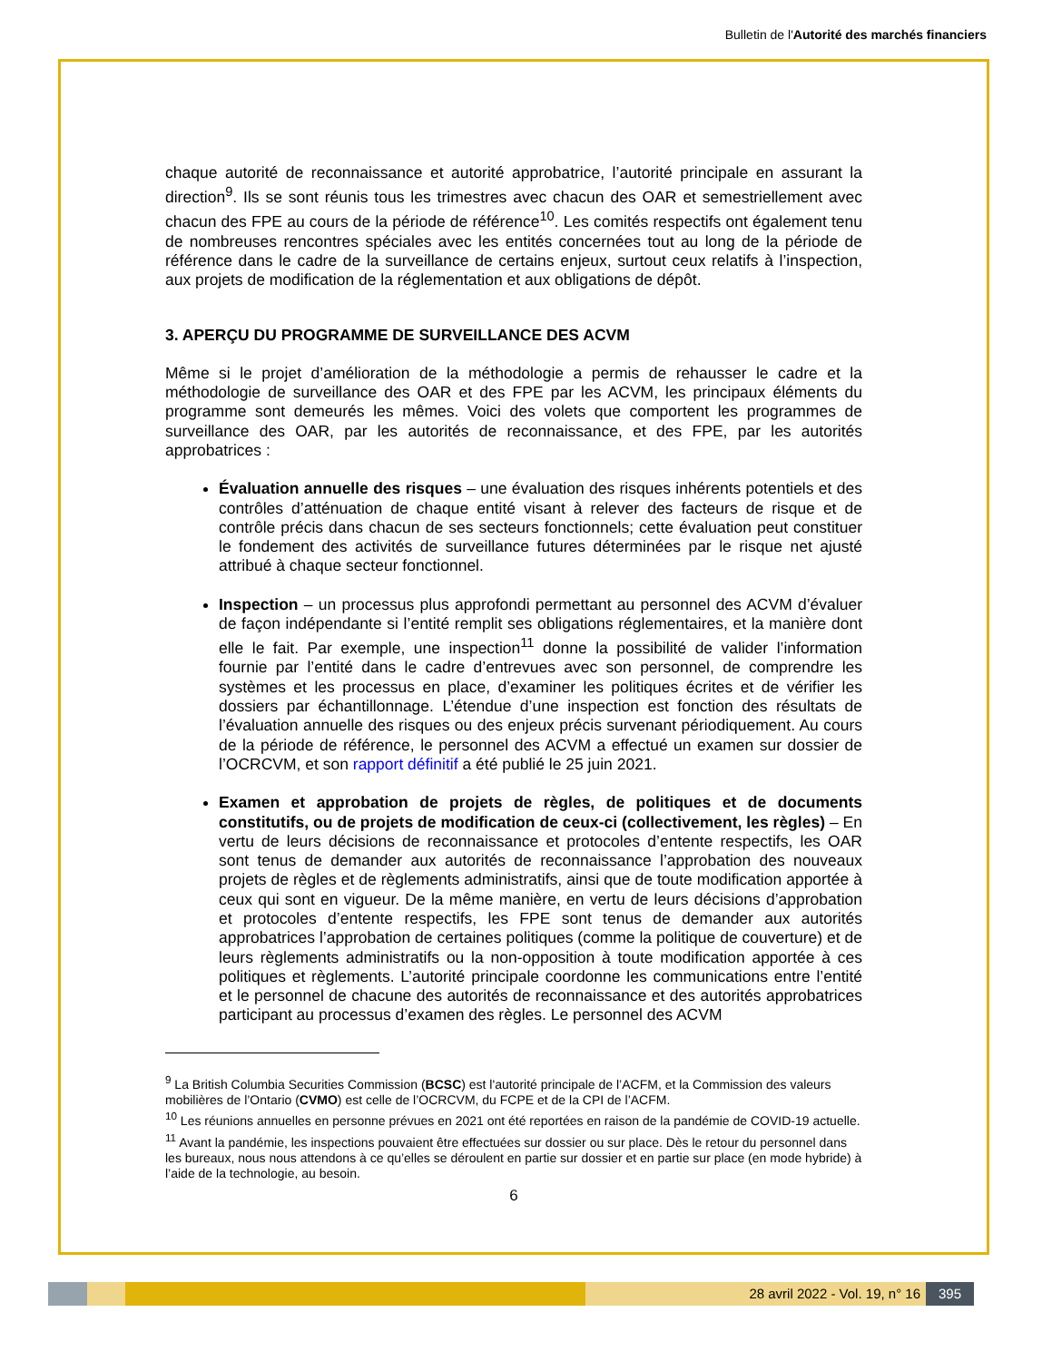Bulletin de l'Autorité des marchés financiers
chaque autorité de reconnaissance et autorité approbatrice, l’autorité principale en assurant la direction<sup>9</sup>. Ils se sont réunis tous les trimestres avec chacun des OAR et semestriellement avec chacun des FPE au cours de la période de référence<sup>10</sup>. Les comités respectifs ont également tenu de nombreuses rencontres spéciales avec les entités concernées tout au long de la période de référence dans le cadre de la surveillance de certains enjeux, surtout ceux relatifs à l’inspection, aux projets de modification de la réglementation et aux obligations de dépôt.
3. APERÇU DU PROGRAMME DE SURVEILLANCE DES ACVM
Même si le projet d’amélioration de la méthodologie a permis de rehausser le cadre et la méthodologie de surveillance des OAR et des FPE par les ACVM, les principaux éléments du programme sont demeurés les mêmes. Voici des volets que comportent les programmes de surveillance des OAR, par les autorités de reconnaissance, et des FPE, par les autorités approbatrices :
Évaluation annuelle des risques – une évaluation des risques inhérents potentiels et des contrôles d’atténuation de chaque entité visant à relever des facteurs de risque et de contrôle précis dans chacun de ses secteurs fonctionnels; cette évaluation peut constituer le fondement des activités de surveillance futures déterminées par le risque net ajusté attribué à chaque secteur fonctionnel.
Inspection – un processus plus approfondi permettant au personnel des ACVM d’évaluer de façon indépendante si l’entité remplit ses obligations réglementaires, et la manière dont elle le fait. Par exemple, une inspection<sup>11</sup> donne la possibilité de valider l’information fournie par l’entité dans le cadre d’entrevues avec son personnel, de comprendre les systèmes et les processus en place, d’examiner les politiques écrites et de vérifier les dossiers par échantillonnage. L’étendue d’une inspection est fonction des résultats de l’évaluation annuelle des risques ou des enjeux précis survenant périodiquement. Au cours de la période de référence, le personnel des ACVM a effectué un examen sur dossier de l’OCRCVM, et son rapport définitif a été publié le 25 juin 2021.
Examen et approbation de projets de règles, de politiques et de documents constitutifs, ou de projets de modification de ceux-ci (collectivement, les règles) – En vertu de leurs décisions de reconnaissance et protocoles d’entente respectifs, les OAR sont tenus de demander aux autorités de reconnaissance l’approbation des nouveaux projets de règles et de règlements administratifs, ainsi que de toute modification apportée à ceux qui sont en vigueur. De la même manière, en vertu de leurs décisions d’approbation et protocoles d’entente respectifs, les FPE sont tenus de demander aux autorités approbatrices l’approbation de certaines politiques (comme la politique de couverture) et de leurs règlements administratifs ou la non-opposition à toute modification apportée à ces politiques et règlements. L’autorité principale coordonne les communications entre l’entité et le personnel de chacune des autorités de reconnaissance et des autorités approbatrices participant au processus d’examen des règles. Le personnel des ACVM
<sup>9</sup> La British Columbia Securities Commission (BCSC) est l'autorité principale de l’ACFM, et la Commission des valeurs mobilières de l’Ontario (CVMO) est celle de l’OCRCVM, du FCPE et de la CPI de l’ACFM.
<sup>10</sup> Les réunions annuelles en personne prévues en 2021 ont été reportées en raison de la pandémie de COVID-19 actuelle.
<sup>11</sup> Avant la pandémie, les inspections pouvaient être effectuées sur dossier ou sur place. Dès le retour du personnel dans les bureaux, nous nous attendons à ce qu’elles se déroulent en partie sur dossier et en partie sur place (en mode hybride) à l’aide de la technologie, au besoin.
6
28 avril 2022 - Vol. 19, n° 16 395